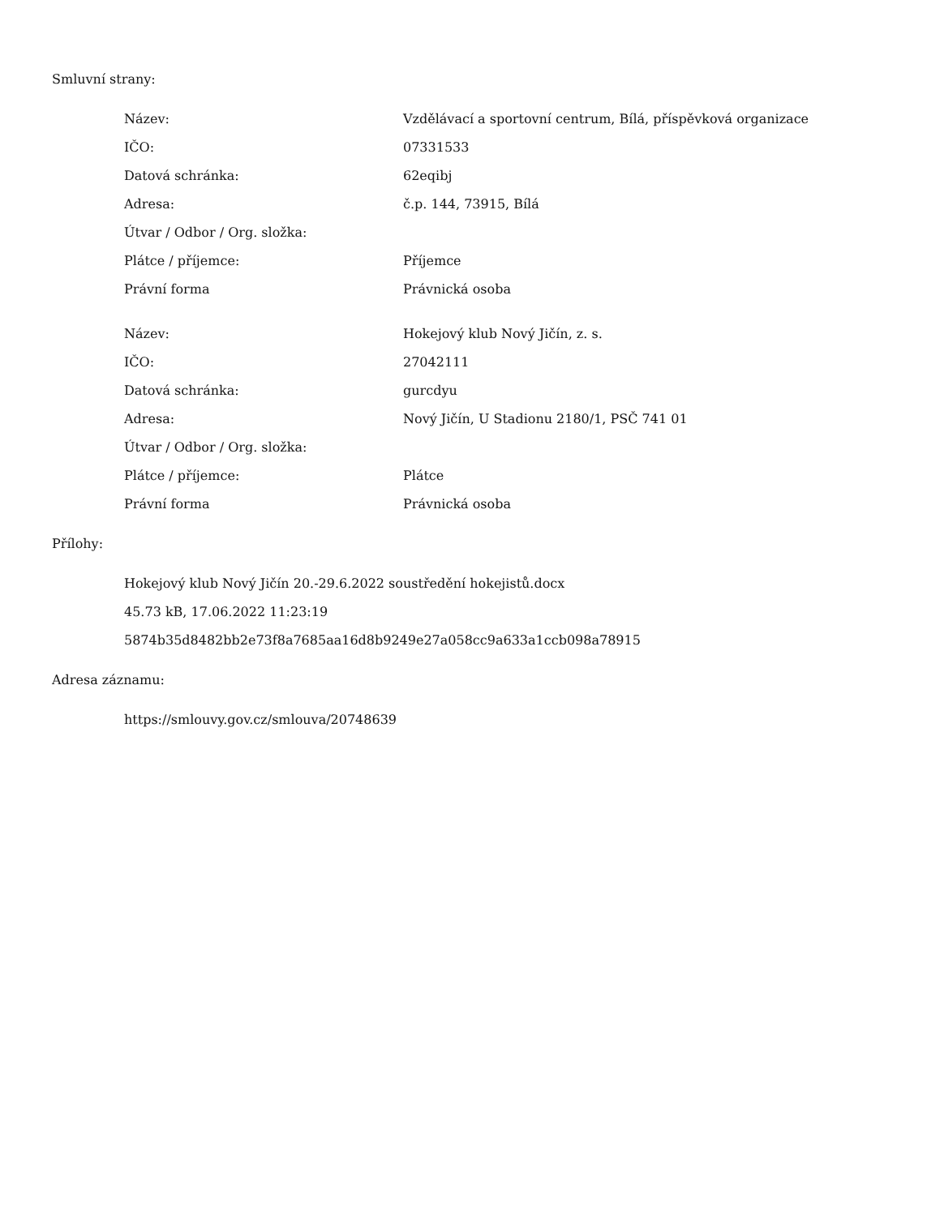Smluvní strany:
| Název: | Vzdělávací a sportovní centrum, Bílá, příspěvková organizace |
| IČO: | 07331533 |
| Datová schránka: | 62eqibj |
| Adresa: | č.p. 144, 73915, Bílá |
| Útvar / Odbor / Org. složka: | |
| Plátce / příjemce: | Příjemce |
| Právní forma | Právnická osoba |
| Název: | Hokejový klub Nový Jičín, z. s. |
| IČO: | 27042111 |
| Datová schránka: | gurcdyu |
| Adresa: | Nový Jičín, U Stadionu 2180/1, PSČ 741 01 |
| Útvar / Odbor / Org. složka: | |
| Plátce / příjemce: | Plátce |
| Právní forma | Právnická osoba |
Přílohy:
Hokejový klub Nový Jičín 20.-29.6.2022 soustředění hokejistů.docx
45.73 kB, 17.06.2022 11:23:19
5874b35d8482bb2e73f8a7685aa16d8b9249e27a058cc9a633a1ccb098a78915
Adresa záznamu:
https://smlouvy.gov.cz/smlouva/20748639